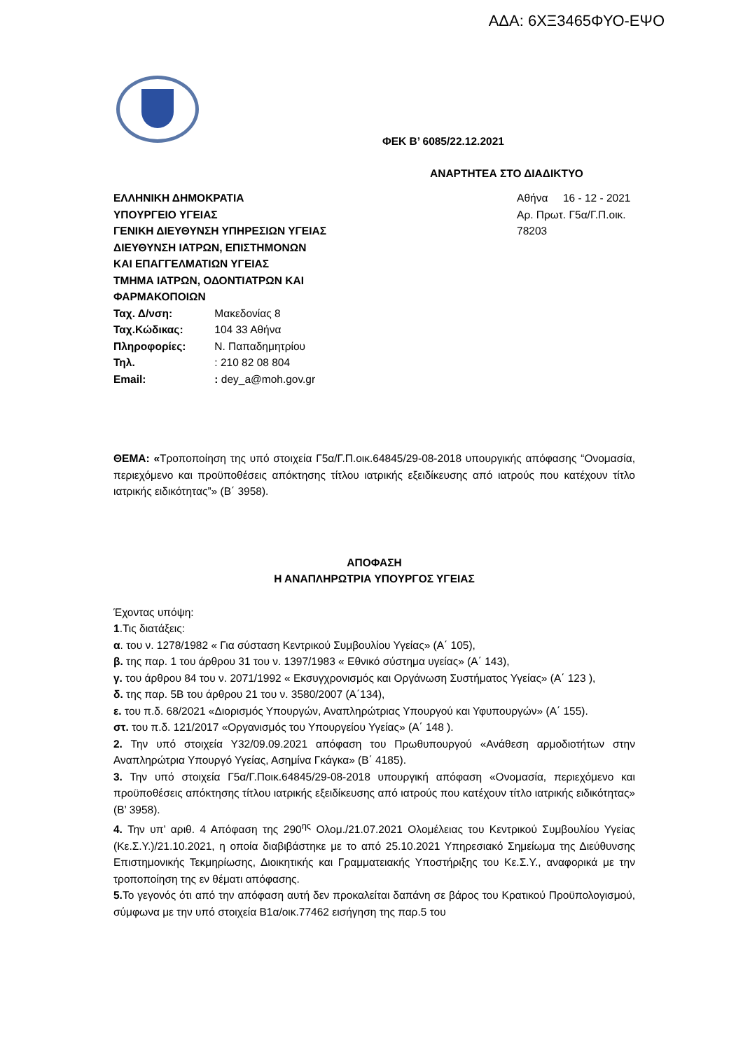ΑΔΑ: 6ΧΞ3465ΦΥΟ-ΕΨΟ
ΦΕΚ Β’ 6085/22.12.2021
ΑΝΑΡΤΗΤΕΑ ΣΤΟ ΔΙΑΔΙΚΤΥΟ
ΕΛΛΗΝΙΚΗ ΔΗΜΟΚΡΑΤΙΑ
ΥΠΟΥΡΓΕΙΟ ΥΓΕΙΑΣ
ΓΕΝΙΚΗ ΔΙΕΥΘΥΝΣΗ ΥΠΗΡΕΣΙΩΝ ΥΓΕΙΑΣ
ΔΙΕΥΘΥΝΣΗ ΙΑΤΡΩΝ, ΕΠΙΣΤΗΜΟΝΩΝ
ΚΑΙ ΕΠΑΓΓΕΛΜΑΤΙΩΝ ΥΓΕΙΑΣ
ΤΜΗΜΑ ΙΑΤΡΩΝ, ΟΔΟΝΤΙΑΤΡΩΝ ΚΑΙ
ΦΑΡΜΑΚΟΠΟΙΩΝ
Αθήνα 16 - 12 - 2021
Αρ. Πρωτ. Γ5α/Γ.Π.οικ. 78203
Ταχ. Δ/νση: Μακεδονίας 8
Ταχ.Κώδικας: 104 33 Αθήνα
Πληροφορίες: Ν. Παπαδημητρίου
Τηλ. : 210 82 08 804
Email: : dey_a@moh.gov.gr
ΘΕΜΑ: «Τροποποίηση της υπό στοιχεία Γ5α/Γ.Π.οικ.64845/29-08-2018 υπουργικής απόφασης “Ονομασία, περιεχόμενο και προϋποθέσεις απόκτησης τίτλου ιατρικής εξειδίκευσης από ιατρούς που κατέχουν τίτλο ιατρικής ειδικότητας”» (Β΄ 3958).
ΑΠΟΦΑΣΗ
Η ΑΝΑΠΛΗΡΩΤΡΙΑ ΥΠΟΥΡΓΟΣ ΥΓΕΙΑΣ
Έχοντας υπόψη:
1.Τις διατάξεις:
α. του ν. 1278/1982 « Για σύσταση Κεντρικού Συμβουλίου Υγείας» (Α΄ 105),
β. της παρ. 1 του άρθρου 31 του ν. 1397/1983 « Εθνικό σύστημα υγείας» (Α΄ 143),
γ. του άρθρου 84 του ν. 2071/1992 « Εκσυγχρονισμός και Οργάνωση Συστήματος Υγείας» (Α΄ 123 ),
δ. της παρ. 5Β του άρθρου 21 του ν. 3580/2007 (Α΄134),
ε. του π.δ. 68/2021 «Διορισμός Υπουργών, Αναπληρώτριας Υπουργού και Υφυπουργών» (Α΄ 155).
στ. του π.δ. 121/2017 «Οργανισμός του Υπουργείου Υγείας» (Α΄ 148 ).
2. Την υπό στοιχεία Υ32/09.09.2021 απόφαση του Πρωθυπουργού «Ανάθεση αρμοδιοτήτων στην Αναπληρώτρια Υπουργό Υγείας, Ασημίνα Γκάγκα» (Β΄ 4185).
3. Την υπό στοιχεία Γ5α/Γ.Ποικ.64845/29-08-2018 υπουργική απόφαση «Ονομασία, περιεχόμενο και προϋποθέσεις απόκτησης τίτλου ιατρικής εξειδίκευσης από ιατρούς που κατέχουν τίτλο ιατρικής ειδικότητας» (Β’ 3958).
4. Την υπ’ αριθ. 4 Απόφαση της 290<sup>ης</sup> Ολομ./21.07.2021 Ολομέλειας του Κεντρικού Συμβουλίου Υγείας (Κε.Σ.Υ.)/21.10.2021, η οποία διαβιβάστηκε με το από 25.10.2021 Υπηρεσιακό Σημείωμα της Διεύθυνσης Επιστημονικής Τεκμηρίωσης, Διοικητικής και Γραμματειακής Υποστήριξης του Κε.Σ.Υ., αναφορικά με την τροποποίηση της εν θέματι απόφασης.
5. Το γεγονός ότι από την απόφαση αυτή δεν προκαλείται δαπάνη σε βάρος του Κρατικού Προϋπολογισμού, σύμφωνα με την υπό στοιχεία Β1α/οικ.77462 εισήγηση της παρ.5 του